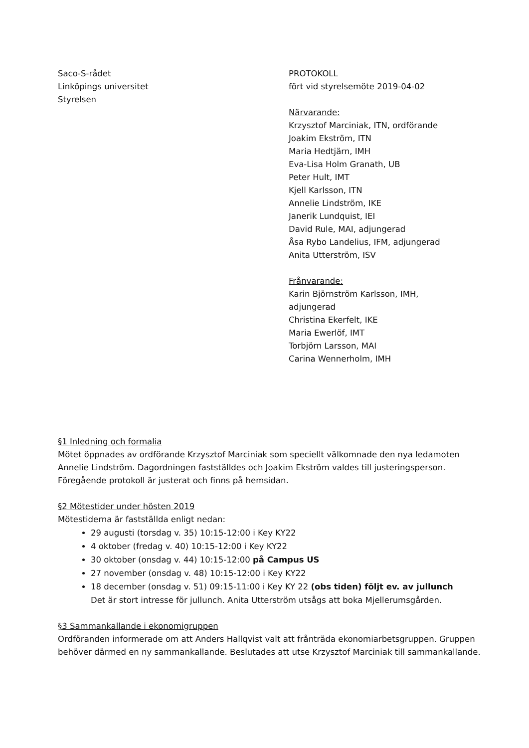Saco-S-rådet
Linköpings universitet
Styrelsen
PROTOKOLL
fört vid styrelsemöte 2019-04-02
Närvarande:
Krzysztof Marciniak, ITN, ordförande
Joakim Ekström, ITN
Maria Hedtjärn, IMH
Eva-Lisa Holm Granath, UB
Peter Hult, IMT
Kjell Karlsson, ITN
Annelie Lindström, IKE
Janerik Lundquist, IEI
David Rule, MAI, adjungerad
Åsa Rybo Landelius, IFM, adjungerad
Anita Utterström, ISV
Frånvarande:
Karin Björnström Karlsson, IMH,
adjungerad
Christina Ekerfelt, IKE
Maria Ewerlöf, IMT
Torbjörn Larsson, MAI
Carina Wennerholm, IMH
§1 Inledning och formalia
Mötet öppnades av ordförande Krzysztof Marciniak som speciellt välkomnade den nya ledamoten Annelie Lindström. Dagordningen fastställdes och Joakim Ekström valdes till justeringsperson. Föregående protokoll är justerat och finns på hemsidan.
§2 Mötestider under hösten 2019
Mötestiderna är fastställda enligt nedan:
29 augusti (torsdag v. 35) 10:15-12:00 i Key KY22
4 oktober (fredag v. 40) 10:15-12:00 i Key KY22
30 oktober (onsdag v. 44) 10:15-12:00 på Campus US
27 november (onsdag v. 48) 10:15-12:00 i Key KY22
18 december (onsdag v. 51) 09:15-11:00 i Key KY 22 (obs tiden) följt ev. av jullunch
Det är stort intresse för jullunch. Anita Utterström utsågs att boka Mjellerumsgården.
§3 Sammankallande i ekonomigruppen
Ordföranden informerade om att Anders Hallqvist valt att frånträda ekonomiarbetsgruppen. Gruppen behöver därmed en ny sammankallande. Beslutades att utse Krzysztof Marciniak till sammankallande.